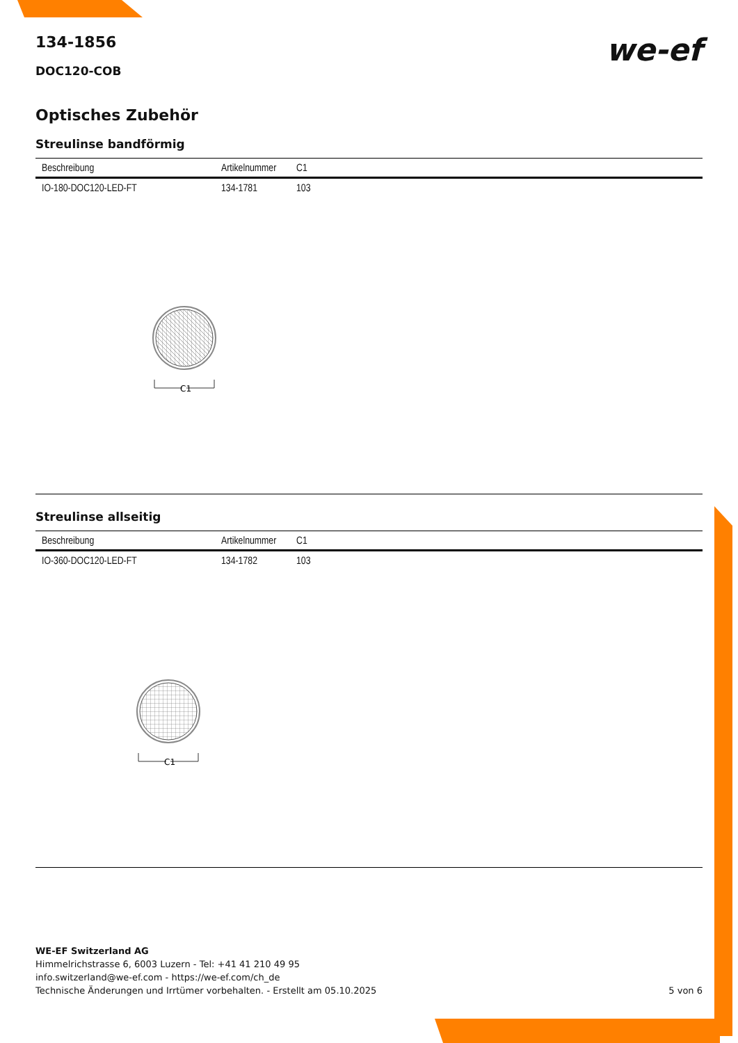134-1856
DOC120-COB
we-ef
Optisches Zubehör
Streulinse bandförmig
| Beschreibung | Artikelnummer | C1 |
| --- | --- | --- |
| IO-180-DOC120-LED-FT | 134-1781 | 103 |
C1
Streulinse allseitig
| Beschreibung | Artikelnummer | C1 |
| --- | --- | --- |
| IO-360-DOC120-LED-FT | 134-1782 | 103 |
C1
WE-EF Switzerland AG
Himmelrichstrasse 6, 6003 Luzern - Tel: +41 41 210 49 95
info.switzerland@we-ef.com - https://we-ef.com/ch_de
Technische Änderungen und Irrtümer vorbehalten. - Erstellt am 05.10.2025 5 von 6